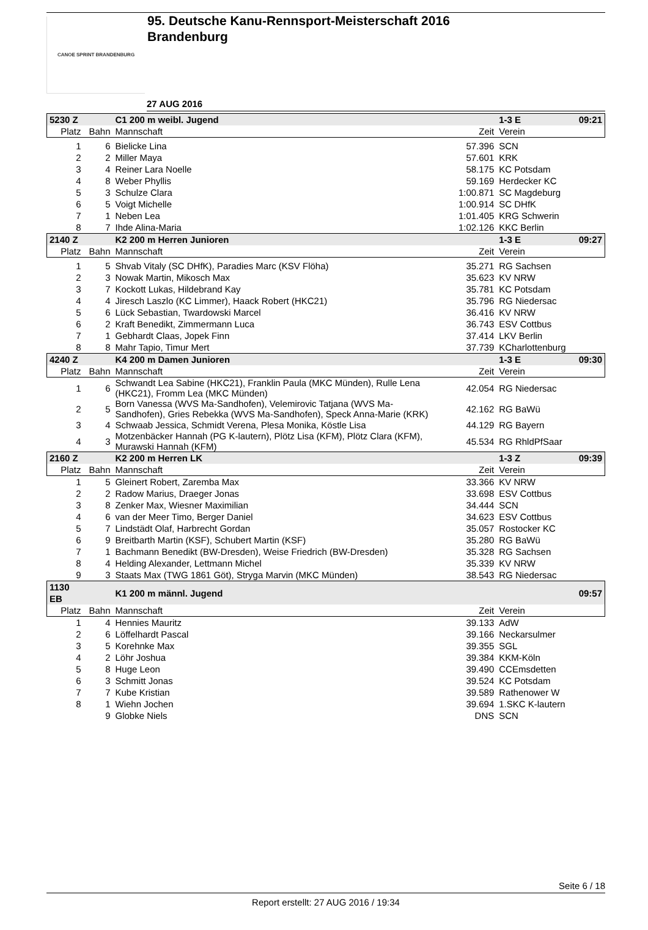CANOE SPRINT BRANDENBURG
95. Deutsche Kanu-Rennsport-Meisterschaft 2016
Brandenburg
27 AUG 2016
| 5230 Z | | C1 200 m weibl. Jugend | | 1-3 E | 09:21 |
| Platz | Bahn | Mannschaft | Zeit | Verein | |
| 1 | 6 | Bielicke Lina | 57.396 | SCN | |
| 2 | 2 | Miller Maya | 57.601 | KRK | |
| 3 | 4 | Reiner Lara Noelle | 58.175 | KC Potsdam | |
| 4 | 8 | Weber Phyllis | 59.169 | Herdecker KC | |
| 5 | 3 | Schulze Clara | 1:00.871 | SC Magdeburg | |
| 6 | 5 | Voigt Michelle | 1:00.914 | SC DHfK | |
| 7 | 1 | Neben Lea | 1:01.405 | KRG Schwerin | |
| 8 | 7 | Ihde Alina-Maria | 1:02.126 | KKC Berlin | |
| 2140 Z | | K2 200 m Herren Junioren | | 1-3 E | 09:27 |
| Platz | Bahn | Mannschaft | Zeit | Verein | |
| 1 | 5 | Shvab Vitaly (SC DHfK), Paradies Marc (KSV Flöha) | 35.271 | RG Sachsen | |
| 2 | 3 | Nowak Martin, Mikosch Max | 35.623 | KV NRW | |
| 3 | 7 | Kockott Lukas, Hildebrand Kay | 35.781 | KC Potsdam | |
| 4 | 4 | Jiresch Laszlo (KC Limmer), Haack Robert (HKC21) | 35.796 | RG Niedersac | |
| 5 | 6 | Lück Sebastian, Twardowski Marcel | 36.416 | KV NRW | |
| 6 | 2 | Kraft Benedikt, Zimmermann Luca | 36.743 | ESV Cottbus | |
| 7 | 1 | Gebhardt Claas, Jopek Finn | 37.414 | LKV Berlin | |
| 8 | 8 | Mahr Tapio, Timur Mert | 37.739 | KCharlottenburg | |
| 4240 Z | | K4 200 m Damen Junioren | | 1-3 E | 09:30 |
| Platz | Bahn | Mannschaft | Zeit | Verein | |
| 1 | 6 | Schwandt Lea Sabine (HKC21), Franklin Paula (MKC Münden), Rulle Lena (HKC21), Fromm Lea (MKC Münden) | 42.054 | RG Niedersac | |
| 2 | 5 | Born Vanessa (WVS Ma-Sandhofen), Velemirovic Tatjana (WVS Ma-Sandhofen), Gries Rebekka (WVS Ma-Sandhofen), Speck Anna-Marie (KRK) | 42.162 | RG BaWü | |
| 3 | 4 | Schwaab Jessica, Schmidt Verena, Plesa Monika, Köstle Lisa | 44.129 | RG Bayern | |
| 4 | 3 | Motzenbäcker Hannah (PG K-lautern), Plötz Lisa (KFM), Plötz Clara (KFM), Murawski Hannah (KFM) | 45.534 | RG RhldPfSaar | |
| 2160 Z | | K2 200 m Herren LK | | 1-3 Z | 09:39 |
| Platz | Bahn | Mannschaft | Zeit | Verein | |
| 1 | 5 | Gleinert Robert, Zaremba Max | 33.366 | KV NRW | |
| 2 | 2 | Radow Marius, Draeger Jonas | 33.698 | ESV Cottbus | |
| 3 | 8 | Zenker Max, Wiesner Maximilian | 34.444 | SCN | |
| 4 | 6 | van der Meer Timo, Berger Daniel | 34.623 | ESV Cottbus | |
| 5 | 7 | Lindstädt Olaf, Harbrecht Gordan | 35.057 | Rostocker KC | |
| 6 | 9 | Breitbarth Martin (KSF), Schubert Martin (KSF) | 35.280 | RG BaWü | |
| 7 | 1 | Bachmann Benedikt (BW-Dresden), Weise Friedrich (BW-Dresden) | 35.328 | RG Sachsen | |
| 8 | 4 | Helding Alexander, Lettmann Michel | 35.339 | KV NRW | |
| 9 | 3 | Staats Max (TWG 1861 Göt), Stryga Marvin (MKC Münden) | 38.543 | RG Niedersac | |
| 1130 EB | | K1 200 m männl. Jugend | | | 09:57 |
| Platz | Bahn | Mannschaft | Zeit | Verein | |
| 1 | 4 | Hennies Mauritz | 39.133 | AdW | |
| 2 | 6 | Löffelhardt Pascal | 39.166 | Neckarsulmer | |
| 3 | 5 | Korehnke Max | 39.355 | SGL | |
| 4 | 2 | Löhr Joshua | 39.384 | KKM-Köln | |
| 5 | 8 | Huge Leon | 39.490 | CCEmsdetten | |
| 6 | 3 | Schmitt Jonas | 39.524 | KC Potsdam | |
| 7 | 7 | Kube Kristian | 39.589 | Rathenower W | |
| 8 | 1 | Wiehn Jochen | 39.694 | 1.SKC K-lautern | |
| | 9 | Globke Niels | DNS | SCN | |
Seite 6 / 18
Report erstellt: 27 AUG 2016 / 19:34